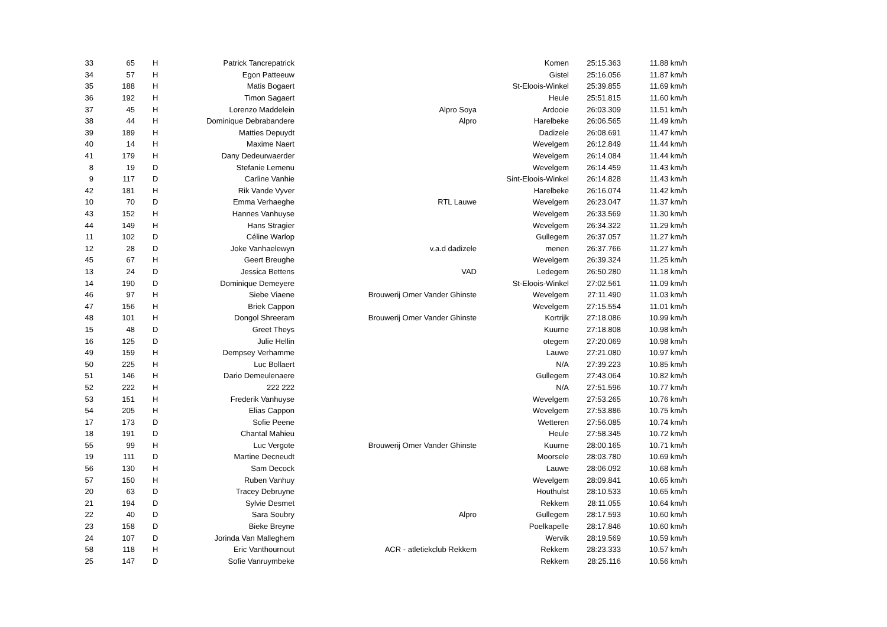| 33 | 65 | H | Patrick Tancrepatrick | | Komen | 25:15.363 | 11.88 km/h |
| 34 | 57 | H | Egon Patteeuw | | Gistel | 25:16.056 | 11.87 km/h |
| 35 | 188 | H | Matis Bogaert | | St-Eloois-Winkel | 25:39.855 | 11.69 km/h |
| 36 | 192 | H | Timon Sagaert | | Heule | 25:51.815 | 11.60 km/h |
| 37 | 45 | H | Lorenzo Maddelein | Alpro Soya | Ardooie | 26:03.309 | 11.51 km/h |
| 38 | 44 | H | Dominique Debrabandere | Alpro | Harelbeke | 26:06.565 | 11.49 km/h |
| 39 | 189 | H | Matties Depuydt | | Dadizele | 26:08.691 | 11.47 km/h |
| 40 | 14 | H | Maxime Naert | | Wevelgem | 26:12.849 | 11.44 km/h |
| 41 | 179 | H | Dany Dedeurwaerder | | Wevelgem | 26:14.084 | 11.44 km/h |
| 8 | 19 | D | Stefanie Lemenu | | Wevelgem | 26:14.459 | 11.43 km/h |
| 9 | 117 | D | Carline Vanhie | | Sint-Eloois-Winkel | 26:14.828 | 11.43 km/h |
| 42 | 181 | H | Rik Vande Vyver | | Harelbeke | 26:16.074 | 11.42 km/h |
| 10 | 70 | D | Emma Verhaeghe | RTL Lauwe | Wevelgem | 26:23.047 | 11.37 km/h |
| 43 | 152 | H | Hannes Vanhuyse | | Wevelgem | 26:33.569 | 11.30 km/h |
| 44 | 149 | H | Hans Stragier | | Wevelgem | 26:34.322 | 11.29 km/h |
| 11 | 102 | D | Céline Warlop | | Gullegem | 26:37.057 | 11.27 km/h |
| 12 | 28 | D | Joke Vanhaelewyn | v.a.d dadizele | menen | 26:37.766 | 11.27 km/h |
| 45 | 67 | H | Geert Breughe | | Wevelgem | 26:39.324 | 11.25 km/h |
| 13 | 24 | D | Jessica Bettens | VAD | Ledegem | 26:50.280 | 11.18 km/h |
| 14 | 190 | D | Dominique Demeyere | | St-Eloois-Winkel | 27:02.561 | 11.09 km/h |
| 46 | 97 | H | Siebe Viaene | Brouwerij Omer Vander Ghinste | Wevelgem | 27:11.490 | 11.03 km/h |
| 47 | 156 | H | Briek Cappon | | Wevelgem | 27:15.554 | 11.01 km/h |
| 48 | 101 | H | Dongol Shreeram | Brouwerij Omer Vander Ghinste | Kortrijk | 27:18.086 | 10.99 km/h |
| 15 | 48 | D | Greet Theys | | Kuurne | 27:18.808 | 10.98 km/h |
| 16 | 125 | D | Julie Hellin | | otegem | 27:20.069 | 10.98 km/h |
| 49 | 159 | H | Dempsey Verhamme | | Lauwe | 27:21.080 | 10.97 km/h |
| 50 | 225 | H | Luc Bollaert | | N/A | 27:39.223 | 10.85 km/h |
| 51 | 146 | H | Dario Demeulenaere | | Gullegem | 27:43.064 | 10.82 km/h |
| 52 | 222 | H | 222 222 | | N/A | 27:51.596 | 10.77 km/h |
| 53 | 151 | H | Frederik Vanhuyse | | Wevelgem | 27:53.265 | 10.76 km/h |
| 54 | 205 | H | Elias Cappon | | Wevelgem | 27:53.886 | 10.75 km/h |
| 17 | 173 | D | Sofie Peene | | Wetteren | 27:56.085 | 10.74 km/h |
| 18 | 191 | D | Chantal Mahieu | | Heule | 27:58.345 | 10.72 km/h |
| 55 | 99 | H | Luc Vergote | Brouwerij Omer Vander Ghinste | Kuurne | 28:00.165 | 10.71 km/h |
| 19 | 111 | D | Martine Decneudt | | Moorsele | 28:03.780 | 10.69 km/h |
| 56 | 130 | H | Sam Decock | | Lauwe | 28:06.092 | 10.68 km/h |
| 57 | 150 | H | Ruben Vanhuy | | Wevelgem | 28:09.841 | 10.65 km/h |
| 20 | 63 | D | Tracey Debruyne | | Houthulst | 28:10.533 | 10.65 km/h |
| 21 | 194 | D | Sylvie Desmet | | Rekkem | 28:11.055 | 10.64 km/h |
| 22 | 40 | D | Sara Soubry | Alpro | Gullegem | 28:17.593 | 10.60 km/h |
| 23 | 158 | D | Bieke Breyne | | Poelkapelle | 28:17.846 | 10.60 km/h |
| 24 | 107 | D | Jorinda Van Malleghem | | Wervik | 28:19.569 | 10.59 km/h |
| 58 | 118 | H | Eric Vanthournout | ACR - atletiekclub Rekkem | Rekkem | 28:23.333 | 10.57 km/h |
| 25 | 147 | D | Sofie Vanruymbeke | | Rekkem | 28:25.116 | 10.56 km/h |